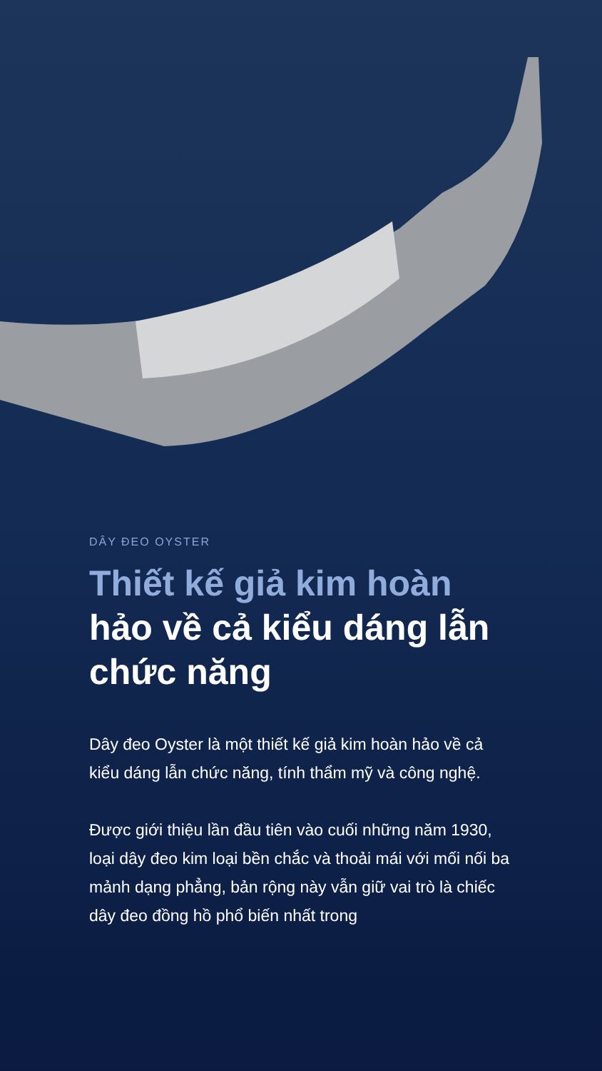DÂY ĐEO OYSTER
Thiết kế giả kim hoàn hảo về cả kiểu dáng lẫn chức năng
Dây đeo Oyster là một thiết kế giả kim hoàn hảo về cả kiểu dáng lẫn chức năng, tính thẩm mỹ và công nghệ.
Được giới thiệu lần đầu tiên vào cuối những năm 1930, loại dây đeo kim loại bền chắc và thoải mái với mối nối ba mảnh dạng phẳng, bản rộng này vẫn giữ vai trò là chiếc dây đeo đồng hồ phổ biến nhất trong